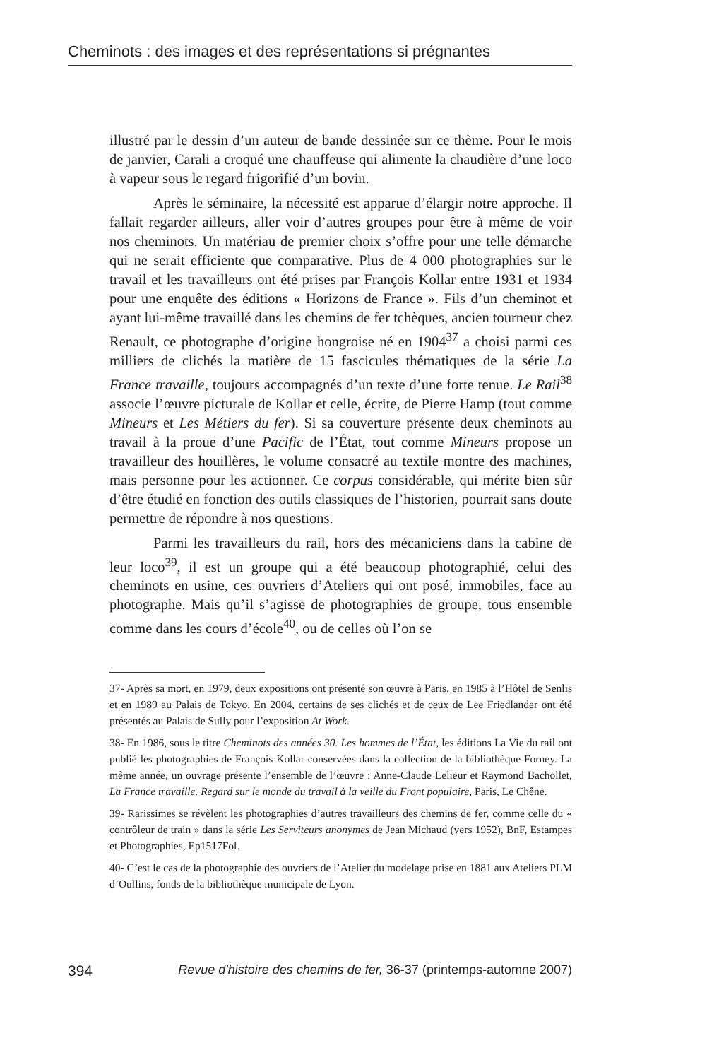Cheminots : des images et des représentations si prégnantes
illustré par le dessin d’un auteur de bande dessinée sur ce thème. Pour le mois de janvier, Carali a croqué une chauffeuse qui alimente la chaudière d’une loco à vapeur sous le regard frigorifié d’un bovin.
Après le séminaire, la nécessité est apparue d’élargir notre approche. Il fallait regarder ailleurs, aller voir d’autres groupes pour être à même de voir nos cheminots. Un matériau de premier choix s’offre pour une telle démarche qui ne serait efficiente que comparative. Plus de 4 000 photographies sur le travail et les travailleurs ont été prises par François Kollar entre 1931 et 1934 pour une enquête des éditions « Horizons de France ». Fils d’un cheminot et ayant lui-même travaillé dans les chemins de fer tchèques, ancien tourneur chez Renault, ce photographe d’origine hongroise né en 1904<sup>37</sup> a choisi parmi ces milliers de clichés la matière de 15 fascicules thématiques de la série La France travaille, toujours accompagnés d’un texte d’une forte tenue. Le Rail<sup>38</sup> associe l’œuvre picturale de Kollar et celle, écrite, de Pierre Hamp (tout comme Mineurs et Les Métiers du fer). Si sa couverture présente deux cheminots au travail à la proue d’une Pacific de l’État, tout comme Mineurs propose un travailleur des houillères, le volume consacré au textile montre des machines, mais personne pour les actionner. Ce corpus considérable, qui mérite bien sûr d’être étudié en fonction des outils classiques de l’historien, pourrait sans doute permettre de répondre à nos questions.
Parmi les travailleurs du rail, hors des mécaniciens dans la cabine de leur loco<sup>39</sup>, il est un groupe qui a été beaucoup photographié, celui des cheminots en usine, ces ouvriers d’Ateliers qui ont posé, immobiles, face au photographe. Mais qu’il s’agisse de photographies de groupe, tous ensemble comme dans les cours d’école<sup>40</sup>, ou de celles où l’on se
37- Après sa mort, en 1979, deux expositions ont présenté son œuvre à Paris, en 1985 à l’Hôtel de Senlis et en 1989 au Palais de Tokyo. En 2004, certains de ses clichés et de ceux de Lee Friedlander ont été présentés au Palais de Sully pour l’exposition At Work.
38- En 1986, sous le titre Cheminots des années 30. Les hommes de l’État, les éditions La Vie du rail ont publié les photographies de François Kollar conservées dans la collection de la bibliothèque Forney. La même année, un ouvrage présente l’ensemble de l’œuvre : Anne-Claude Lelieur et Raymond Bachollet, La France travaille. Regard sur le monde du travail à la veille du Front populaire, Paris, Le Chêne.
39- Rarissimes se révèlent les photographies d’autres travailleurs des chemins de fer, comme celle du « contrôleur de train » dans la série Les Serviteurs anonymes de Jean Michaud (vers 1952), BnF, Estampes et Photographies, Ep1517Fol.
40- C’est le cas de la photographie des ouvriers de l’Atelier du modelage prise en 1881 aux Ateliers PLM d’Oullins, fonds de la bibliothèque municipale de Lyon.
394 Revue d'histoire des chemins de fer, 36-37 (printemps-automne 2007)